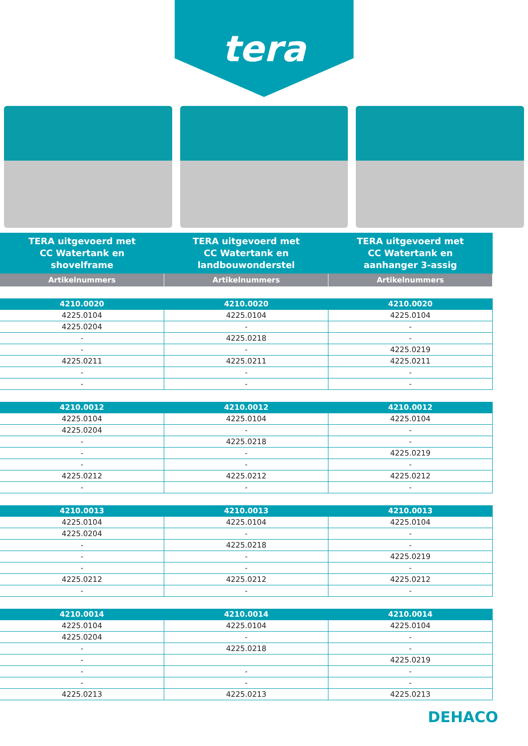tera
| TERA uitgevoerd met CC Watertank en shovelframe | TERA uitgevoerd met CC Watertank en landbouwonderstel | TERA uitgevoerd met CC Watertank en aanhanger 3-assig |
| --- | --- | --- |
| Artikelnummers | Artikelnummers | Artikelnummers |
| 4210.0020 | 4210.0020 | 4210.0020 |
| 4225.0104 | 4225.0104 | 4225.0104 |
| 4225.0204 | - | - |
| - | 4225.0218 | - |
| - | - | 4225.0219 |
| 4225.0211 | 4225.0211 | 4225.0211 |
| - | - | - |
| - | - | - |
| 4210.0012 | 4210.0012 | 4210.0012 |
| 4225.0104 | 4225.0104 | 4225.0104 |
| 4225.0204 | - | - |
| - | 4225.0218 | - |
| - | - | 4225.0219 |
| - | - | - |
| 4225.0212 | 4225.0212 | 4225.0212 |
| - | - | - |
| 4210.0013 | 4210.0013 | 4210.0013 |
| 4225.0104 | 4225.0104 | 4225.0104 |
| 4225.0204 | - | - |
| - | 4225.0218 | - |
| - | - | 4225.0219 |
| - | - | - |
| 4225.0212 | 4225.0212 | 4225.0212 |
| - | - | - |
| 4210.0014 | 4210.0014 | 4210.0014 |
| 4225.0104 | 4225.0104 | 4225.0104 |
| 4225.0204 | - | - |
| - | 4225.0218 | - |
| - | | 4225.0219 |
| - | - | - |
| - | - | - |
| 4225.0213 | 4225.0213 | 4225.0213 |
DEHACO